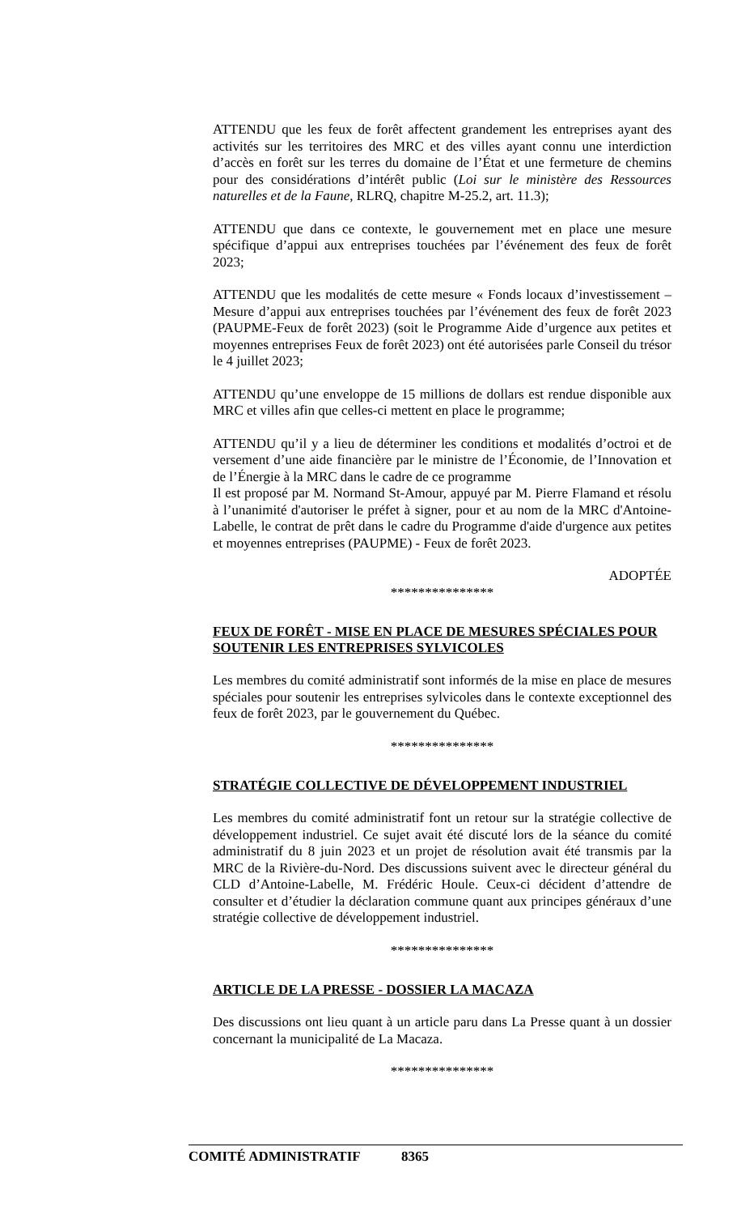ATTENDU que les feux de forêt affectent grandement les entreprises ayant des activités sur les territoires des MRC et des villes ayant connu une interdiction d’accès en forêt sur les terres du domaine de l’État et une fermeture de chemins pour des considérations d’intérêt public (Loi sur le ministère des Ressources naturelles et de la Faune, RLRQ, chapitre M-25.2, art. 11.3);
ATTENDU que dans ce contexte, le gouvernement met en place une mesure spécifique d’appui aux entreprises touchées par l’événement des feux de forêt 2023;
ATTENDU que les modalités de cette mesure « Fonds locaux d’investissement – Mesure d’appui aux entreprises touchées par l’événement des feux de forêt 2023 (PAUPME-Feux de forêt 2023) (soit le Programme Aide d’urgence aux petites et moyennes entreprises Feux de forêt 2023) ont été autorisées parle Conseil du trésor le 4 juillet 2023;
ATTENDU qu’une enveloppe de 15 millions de dollars est rendue disponible aux MRC et villes afin que celles-ci mettent en place le programme;
ATTENDU qu’il y a lieu de déterminer les conditions et modalités d’octroi et de versement d’une aide financière par le ministre de l’Économie, de l’Innovation et de l’Énergie à la MRC dans le cadre de ce programme
Il est proposé par M. Normand St-Amour, appuyé par M. Pierre Flamand et résolu à l’unanimité d'autoriser le préfet à signer, pour et au nom de la MRC d'Antoine-Labelle, le contrat de prêt dans le cadre du Programme d'aide d'urgence aux petites et moyennes entreprises (PAUPME) - Feux de forêt 2023.
ADOPTÉE
***************
FEUX DE FORÊT - MISE EN PLACE DE MESURES SPÉCIALES POUR SOUTENIR LES ENTREPRISES SYLVICOLES
Les membres du comité administratif sont informés de la mise en place de mesures spéciales pour soutenir les entreprises sylvicoles dans le contexte exceptionnel des feux de forêt 2023, par le gouvernement du Québec.
***************
STRATÉGIE COLLECTIVE DE DÉVELOPPEMENT INDUSTRIEL
Les membres du comité administratif font un retour sur la stratégie collective de développement industriel. Ce sujet avait été discuté lors de la séance du comité administratif du 8 juin 2023 et un projet de résolution avait été transmis par la MRC de la Rivière-du-Nord. Des discussions suivent avec le directeur général du CLD d’Antoine-Labelle, M. Frédéric Houle. Ceux-ci décident d’attendre de consulter et d’étudier la déclaration commune quant aux principes généraux d’une stratégie collective de développement industriel.
***************
ARTICLE DE LA PRESSE - DOSSIER LA MACAZA
Des discussions ont lieu quant à un article paru dans La Presse quant à un dossier concernant la municipalité de La Macaza.
***************
COMITÉ ADMINISTRATIF 8365